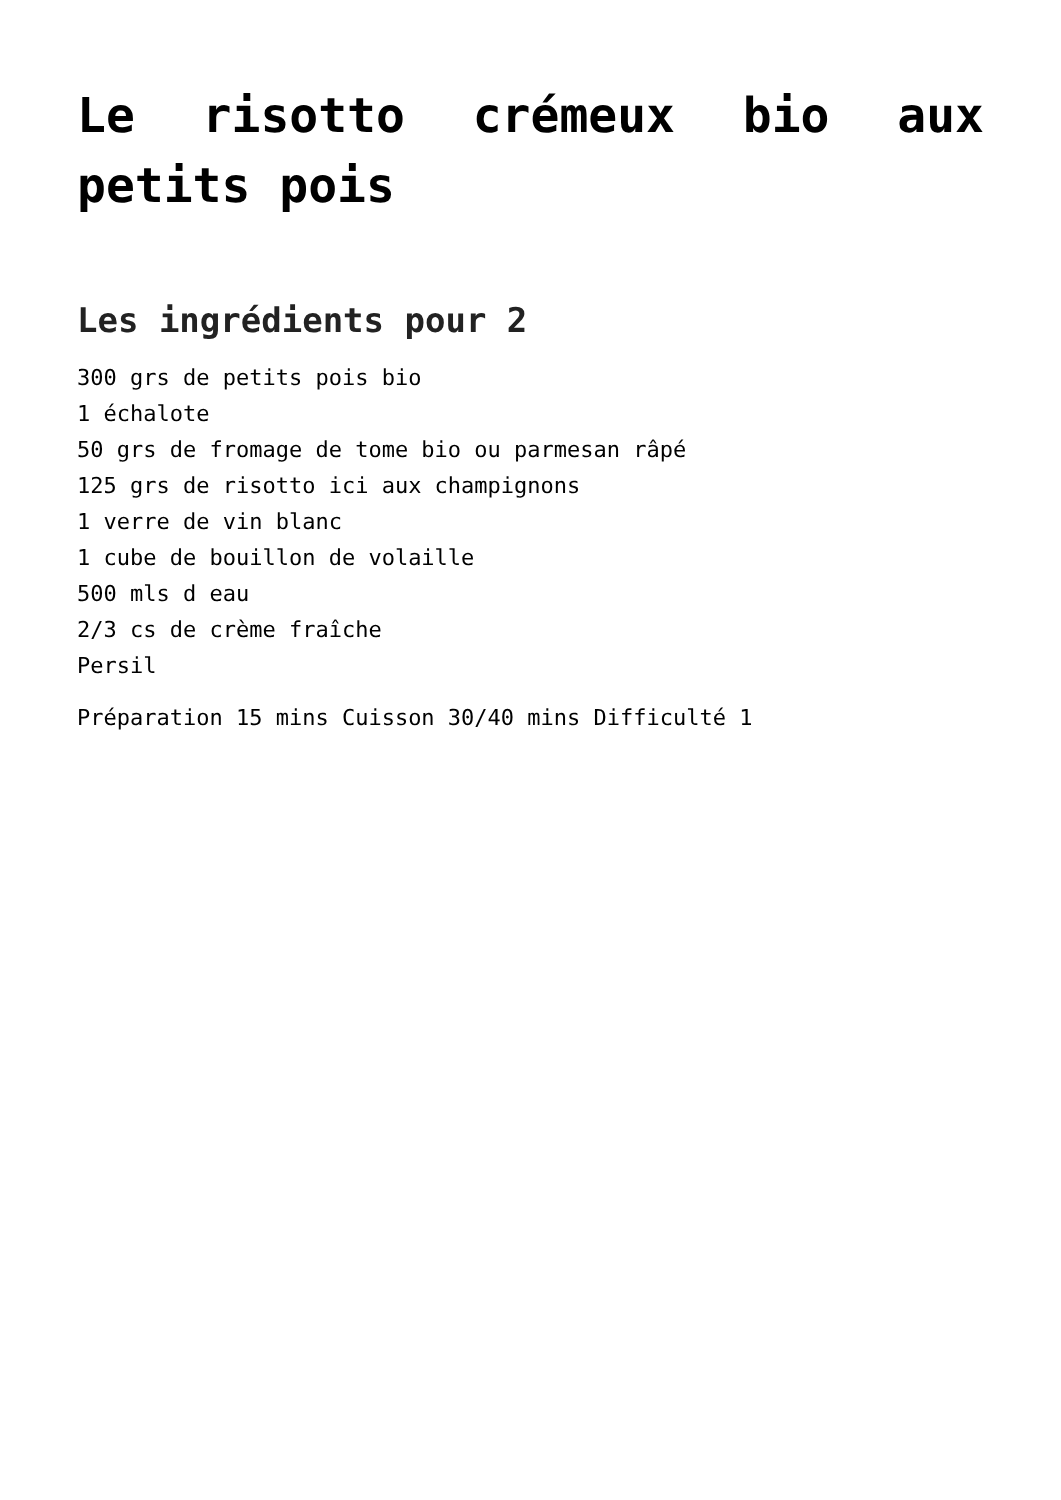Le risotto crémeux bio aux petits pois
Les ingrédients pour 2
300 grs de petits pois bio
1 échalote
50 grs de fromage de tome bio ou parmesan râpé
125 grs de risotto ici aux champignons
1 verre de vin blanc
1 cube de bouillon de volaille
500 mls d eau
2/3 cs de crème fraîche
Persil
Préparation 15 mins Cuisson 30/40 mins Difficulté 1